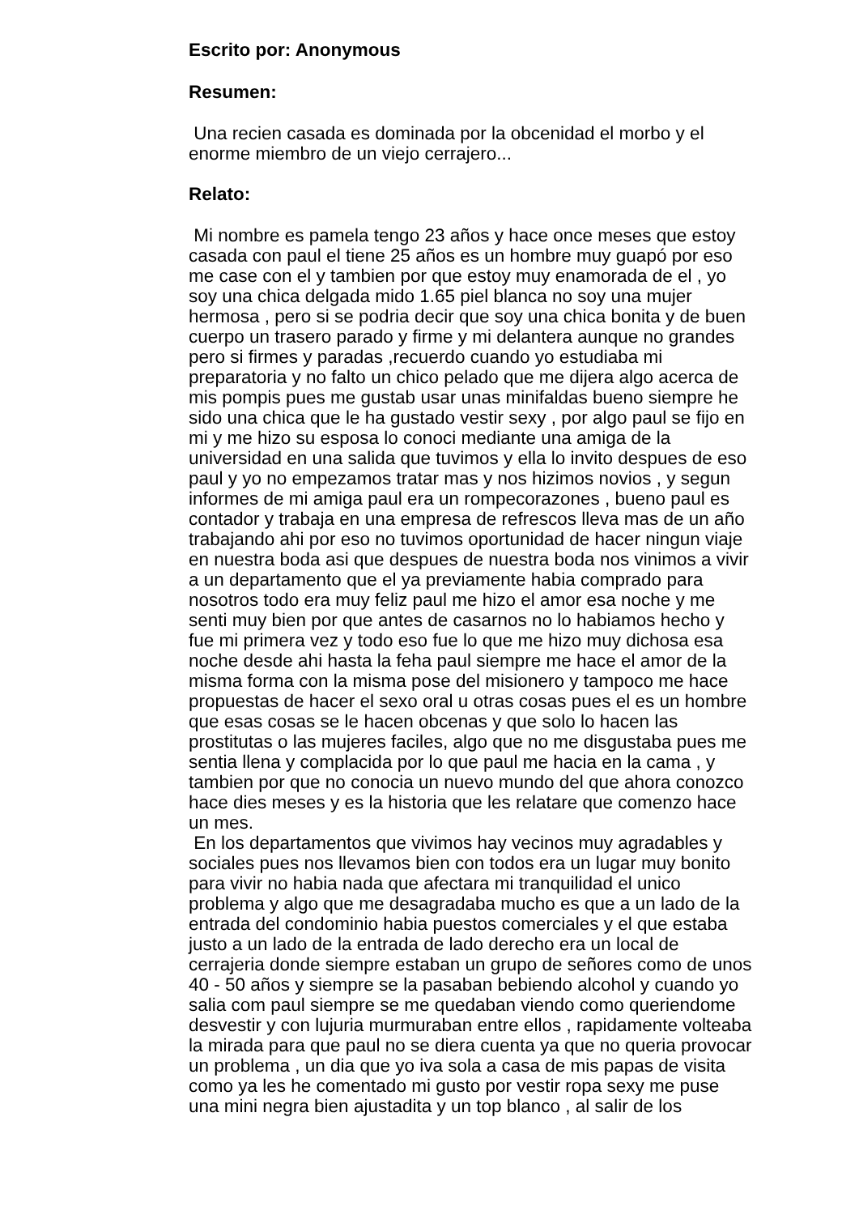Escrito por: Anonymous
Resumen:
Una recien casada es dominada por la obcenidad el morbo y el
enorme miembro de un viejo cerrajero...
Relato:
Mi nombre es pamela tengo 23 años y hace once meses que estoy
casada con paul el tiene 25 años es un hombre muy guapó por eso
me case con el y tambien por que estoy muy enamorada de el , yo
soy una chica delgada mido 1.65 piel blanca no soy una mujer
hermosa , pero si se podria decir que soy una chica bonita y de buen
cuerpo un trasero parado y firme y mi delantera aunque no grandes
pero si firmes y paradas ,recuerdo cuando yo estudiaba mi
preparatoria y no falto un chico pelado que me dijera algo acerca de
mis pompis pues me gustab usar unas minifaldas bueno siempre he
sido una chica que le ha gustado vestir sexy , por algo paul se fijo en
mi y me hizo su esposa lo conoci mediante una amiga de la
universidad en una salida que tuvimos y ella lo invito despues de eso
paul y yo no empezamos tratar mas y nos hizimos novios , y segun
informes de mi amiga paul era un rompecorazones , bueno paul es
contador y trabaja en una empresa de refrescos lleva mas de un año
trabajando ahi por eso no tuvimos oportunidad de hacer ningun viaje
en nuestra boda asi que despues de nuestra boda nos vinimos a vivir
a un departamento que el ya previamente habia comprado para
nosotros todo era muy feliz paul me hizo el amor esa noche y me
senti muy bien por que antes de casarnos no lo habiamos hecho y
fue mi primera vez y todo eso fue lo que me hizo muy dichosa esa
noche desde ahi hasta la feha paul siempre me hace el amor de la
misma forma con la misma pose del misionero y tampoco me hace
propuestas de hacer el sexo oral u otras cosas pues el es un hombre
que esas cosas se le hacen obcenas y que solo lo hacen las
prostitutas o las mujeres faciles, algo que no me disgustaba pues me
sentia llena y complacida por lo que paul me hacia en la cama , y
tambien por que no conocia un nuevo mundo del que ahora conozco
hace dies meses y es la historia que les relatare que comenzo hace
un mes.
En los departamentos que vivimos hay vecinos muy agradables y
sociales pues nos llevamos bien con todos era un lugar muy bonito
para vivir no habia nada que afectara mi tranquilidad el unico
problema y algo que me desagradaba mucho es que a un lado de la
entrada del condominio habia puestos comerciales y el que estaba
justo a un lado de la entrada de lado derecho era un local de
cerrajeria donde siempre estaban un grupo de señores como de unos
40 - 50 años y siempre se la pasaban bebiendo alcohol y cuando yo
salia com paul siempre se me quedaban viendo como queriendome
desvestir y con lujuria murmuraban entre ellos , rapidamente volteaba
la mirada para que paul no se diera cuenta ya que no queria provocar
un problema , un dia que yo iva sola a casa de mis papas de visita
como ya les he comentado mi gusto por vestir ropa sexy me puse
una mini negra bien ajustadita y un top blanco , al salir de los